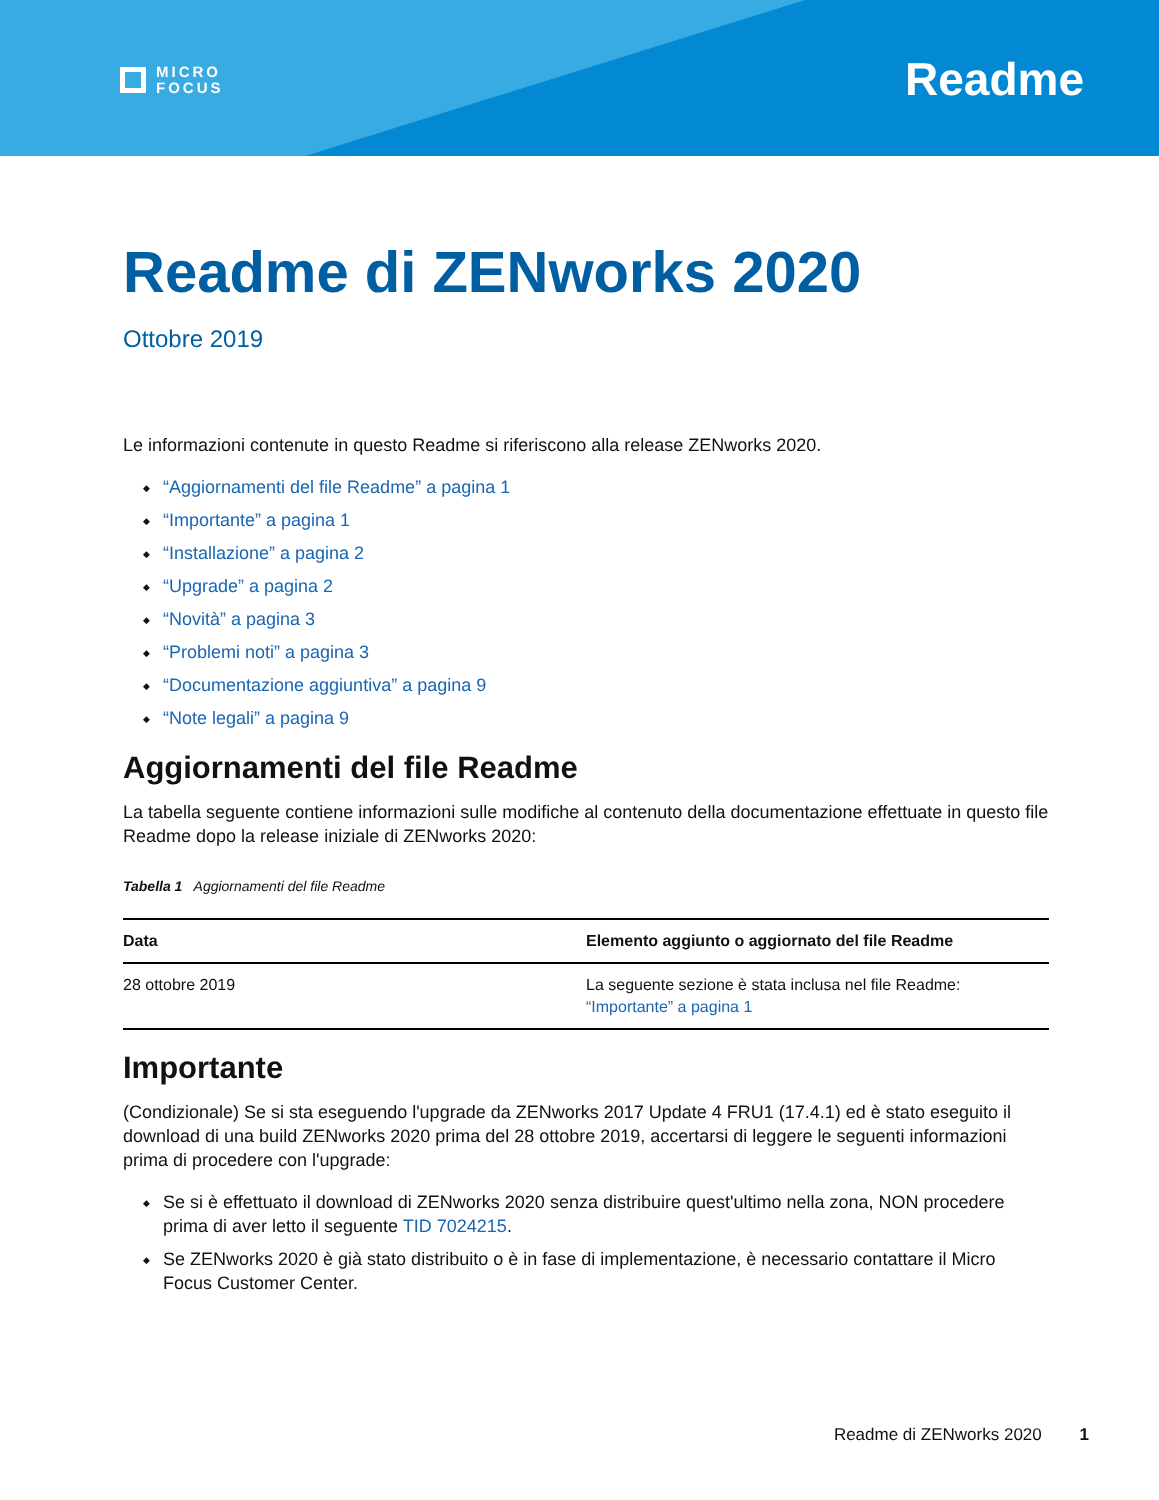MICRO
FOCUS
Readme
Readme di ZENworks 2020
Ottobre 2019
Le informazioni contenute in questo Readme si riferiscono alla release ZENworks 2020.
“Aggiornamenti del file Readme” a pagina 1
“Importante” a pagina 1
“Installazione” a pagina 2
“Upgrade” a pagina 2
“Novità” a pagina 3
“Problemi noti” a pagina 3
“Documentazione aggiuntiva” a pagina 9
“Note legali” a pagina 9
Aggiornamenti del file Readme
La tabella seguente contiene informazioni sulle modifiche al contenuto della documentazione effettuate in questo file Readme dopo la release iniziale di ZENworks 2020:
Tabella 1 Aggiornamenti del file Readme
| Data | Elemento aggiunto o aggiornato del file Readme |
| --- | --- |
| 28 ottobre 2019 | La seguente sezione è stata inclusa nel file Readme: “Importante” a pagina 1 |
Importante
(Condizionale) Se si sta eseguendo l'upgrade da ZENworks 2017 Update 4 FRU1 (17.4.1) ed è stato eseguito il download di una build ZENworks 2020 prima del 28 ottobre 2019, accertarsi di leggere le seguenti informazioni prima di procedere con l'upgrade:
Se si è effettuato il download di ZENworks 2020 senza distribuire quest'ultimo nella zona, NON procedere prima di aver letto il seguente TID 7024215.
Se ZENworks 2020 è già stato distribuito o è in fase di implementazione, è necessario contattare il Micro Focus Customer Center.
Readme di ZENworks 2020 1